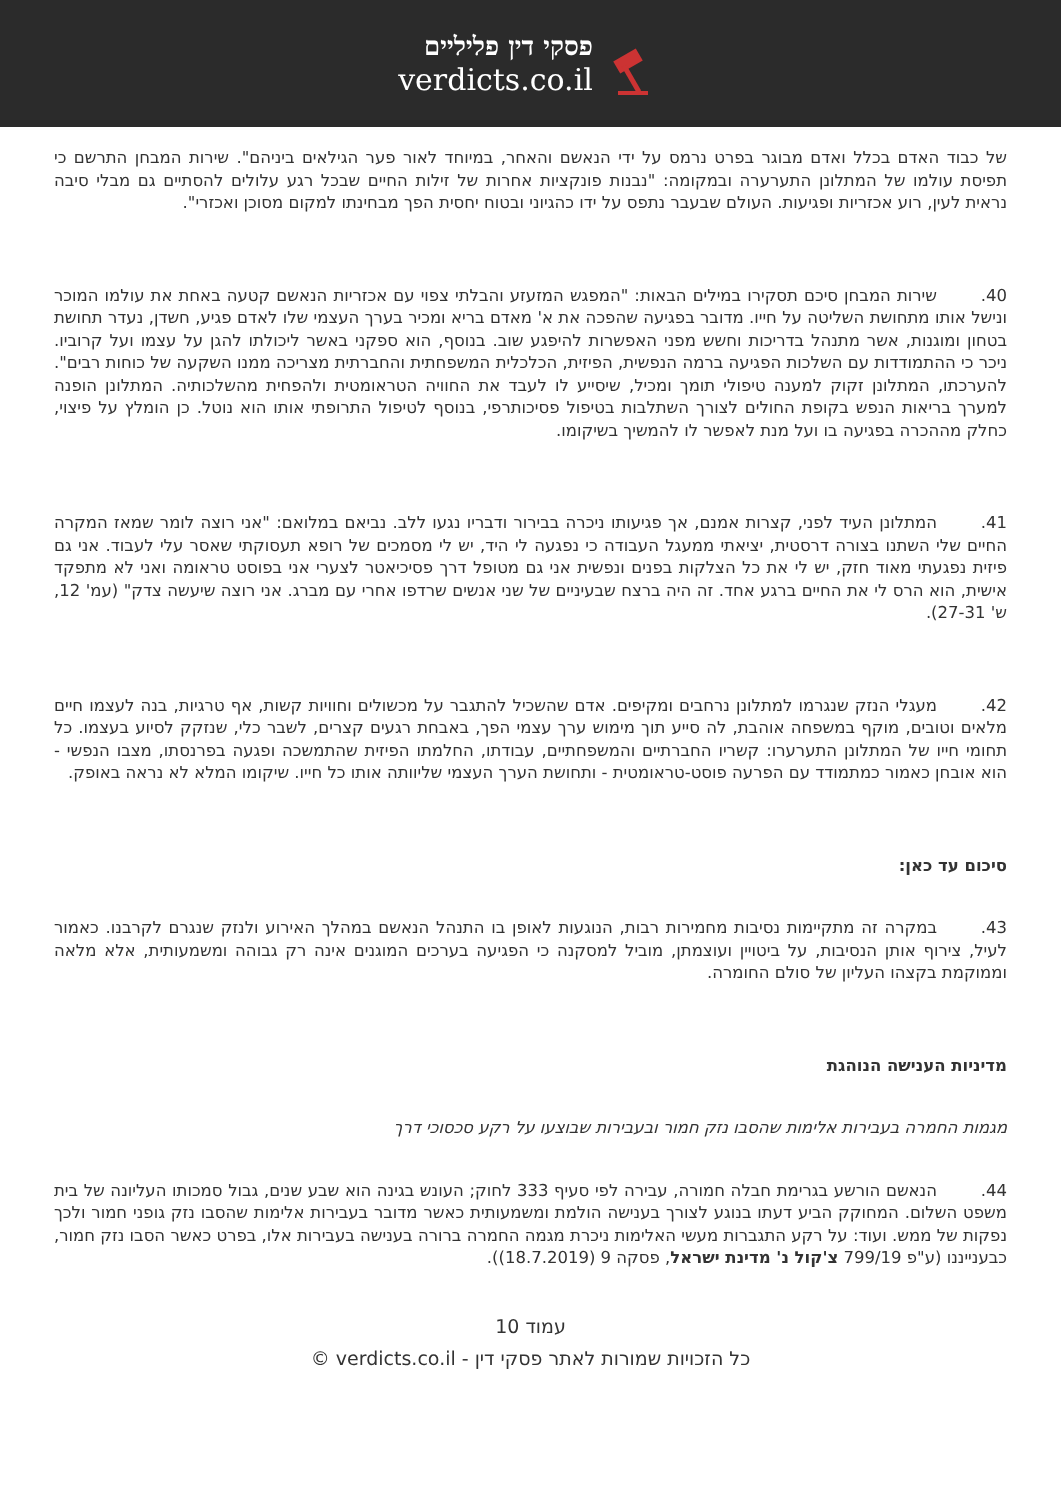פסקי דין פליליים
verdicts.co.il
של כבוד האדם בכלל ואדם מבוגר בפרט נרמס על ידי הנאשם והאחר, במיוחד לאור פער הגילאים ביניהם". שירות המבחן התרשם כי תפיסת עולמו של המתלונן התערערה ובמקומה: "נבנות פונקציות אחרות של זילות החיים שבכל רגע עלולים להסתיים גם מבלי סיבה נראית לעין, רוע אכזריות ופגיעות. העולם שבעבר נתפס על ידו כהגיוני ובטוח יחסית הפך מבחינתו למקום מסוכן ואכזרי".
40. שירות המבחן סיכם תסקירו במילים הבאות: "המפגש המזעזע והבלתי צפוי עם אכזריות הנאשם קטעה באחת את עולמו המוכר ונישל אותו מתחושת השליטה על חייו. מדובר בפגיעה שהפכה את א' מאדם בריא ומכיר בערך העצמי שלו לאדם פגיע, חשדן, נעדר תחושת בטחון ומוגנות, אשר מתנהל בדריכות וחשש מפני האפשרות להיפגע שוב. בנוסף, הוא ספקני באשר ליכולתו להגן על עצמו ועל קרוביו. ניכר כי ההתמודדות עם השלכות הפגיעה ברמה הנפשית, הפיזית, הכלכלית המשפחתית והחברתית מצריכה ממנו השקעה של כוחות רבים". להערכתו, המתלונן זקוק למענה טיפולי תומך ומכיל, שיסייע לו לעבד את החוויה הטראומטית ולהפחית מהשלכותיה. המתלונן הופנה למערך בריאות הנפש בקופת החולים לצורך השתלבות בטיפול פסיכותרפי, בנוסף לטיפול התרופתי אותו הוא נוטל. כן הומלץ על פיצוי, כחלק מההכרה בפגיעה בו ועל מנת לאפשר לו להמשיך בשיקומו.
41. המתלונן העיד לפני, קצרות אמנם, אך פגיעותו ניכרה בבירור ודבריו נגעו ללב. נביאם במלואם: "אני רוצה לומר שמאז המקרה החיים שלי השתנו בצורה דרסטית, יציאתי ממעגל העבודה כי נפגעה לי היד, יש לי מסמכים של רופא תעסוקתי שאסר עלי לעבוד. אני גם פיזית נפגעתי מאוד חזק, יש לי את כל הצלקות בפנים ונפשית אני גם מטופל דרך פסיכיאטר לצערי אני בפוסט טראומה ואני לא מתפקד אישית, הוא הרס לי את החיים ברגע אחד. זה היה ברצח שבעיניים של שני אנשים שרדפו אחרי עם מברג. אני רוצה שיעשה צדק" (עמ' 12, ש' 27-31).
42. מעגלי הנזק שנגרמו למתלונן נרחבים ומקיפים. אדם שהשכיל להתגבר על מכשולים וחוויות קשות, אף טרגיות, בנה לעצמו חיים מלאים וטובים, מוקף במשפחה אוהבת, לה סייע תוך מימוש ערך עצמי הפך, באבחת רגעים קצרים, לשבר כלי, שנזקק לסיוע בעצמו. כל תחומי חייו של המתלונן התערערו: קשריו החברתיים והמשפחתיים, עבודתו, החלמתו הפיזית שהתמשכה ופגעה בפרנסתו, מצבו הנפשי - הוא אובחן כאמור כמתמודד עם הפרעה פוסט-טראומטית - ותחושת הערך העצמי שליוותה אותו כל חייו. שיקומו המלא לא נראה באופק.
סיכום עד כאן:
43. במקרה זה מתקיימות נסיבות מחמירות רבות, הנוגעות לאופן בו התנהל הנאשם במהלך האירוע ולנזק שנגרם לקרבנו. כאמור לעיל, צירוף אותן הנסיבות, על ביטויין ועוצמתן, מוביל למסקנה כי הפגיעה בערכים המוגנים אינה רק גבוהה ומשמעותית, אלא מלאה וממוקמת בקצהו העליון של סולם החומרה.
מדיניות הענישה הנוהגת
מגמות החמרה בעבירות אלימות שהסבו נזק חמור ובעבירות שבוצעו על רקע סכסוכי דרך
44. הנאשם הורשע בגרימת חבלה חמורה, עבירה לפי סעיף 333 לחוק; העונש בגינה הוא שבע שנים, גבול סמכותו העליונה של בית משפט השלום. המחוקק הביע דעתו בנוגע לצורך בענישה הולמת ומשמעותית כאשר מדובר בעבירות אלימות שהסבו נזק גופני חמור ולכך נפקות של ממש. ועוד: על רקע התגברות מעשי האלימות ניכרת מגמה החמרה ברורה בענישה בעבירות אלו, בפרט כאשר הסבו נזק חמור, כבענייננו (ע"פ 799/19 צ'קול נ' מדינת ישראל, פסקה 9 (18.7.2019)).
עמוד 10
כל הזכויות שמורות לאתר פסקי דין - verdicts.co.il ©